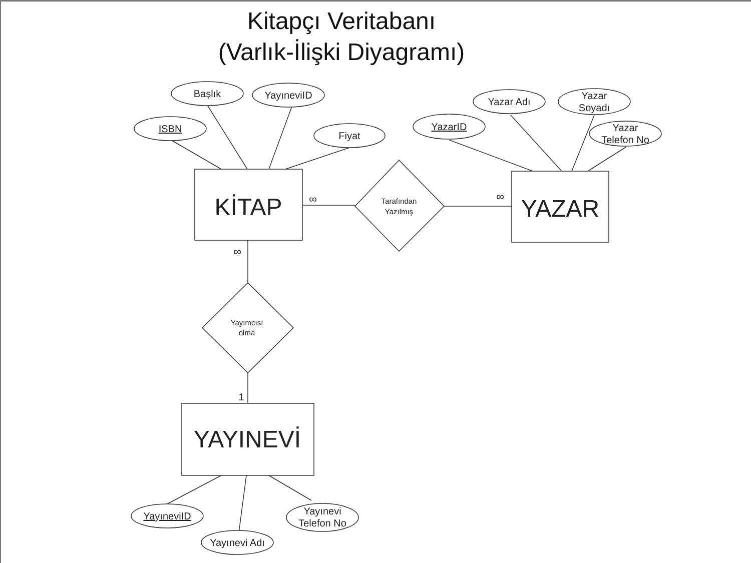Kitapçı Veritabanı
(Varlık-İlişki Diyagramı)
ISBN
Başlık
YayıneviID
Fiyat
YazarID
Yazar Adı
Yazar
Soyadı
Yazar
Telefon No
KİTAP
YAZAR
YAYINEVİ
Tarafından
Yazılmış
Yayımcısı
olma
YayıneviID
Yayınevi Adı
Yayınevi
Telefon No
∞
∞
∞
1